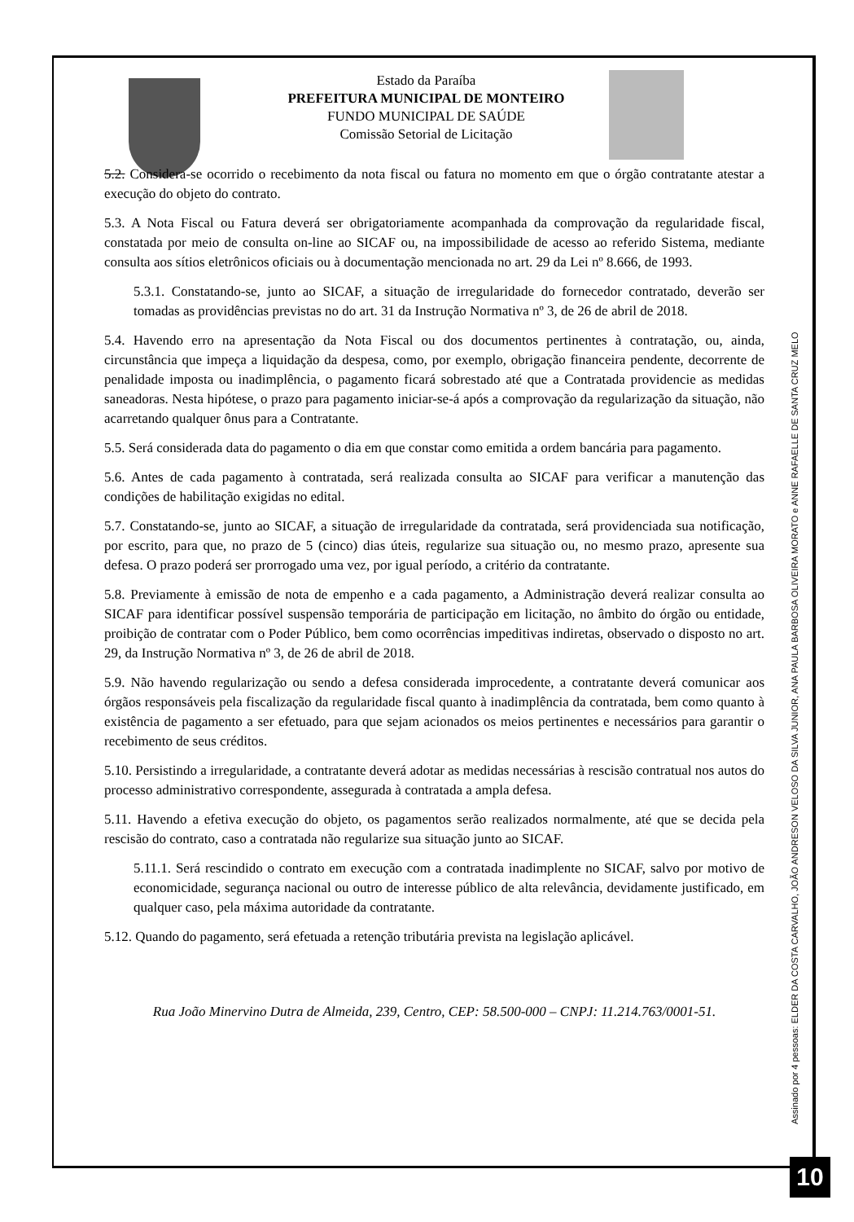Estado da Paraíba
PREFEITURA MUNICIPAL DE MONTEIRO
FUNDO MUNICIPAL DE SAÚDE
Comissão Setorial de Licitação
5.2. Considera-se ocorrido o recebimento da nota fiscal ou fatura no momento em que o órgão contratante atestar a execução do objeto do contrato.
5.3. A Nota Fiscal ou Fatura deverá ser obrigatoriamente acompanhada da comprovação da regularidade fiscal, constatada por meio de consulta on-line ao SICAF ou, na impossibilidade de acesso ao referido Sistema, mediante consulta aos sítios eletrônicos oficiais ou à documentação mencionada no art. 29 da Lei nº 8.666, de 1993.
5.3.1. Constatando-se, junto ao SICAF, a situação de irregularidade do fornecedor contratado, deverão ser tomadas as providências previstas no do art. 31 da Instrução Normativa nº 3, de 26 de abril de 2018.
5.4. Havendo erro na apresentação da Nota Fiscal ou dos documentos pertinentes à contratação, ou, ainda, circunstância que impeça a liquidação da despesa, como, por exemplo, obrigação financeira pendente, decorrente de penalidade imposta ou inadimplência, o pagamento ficará sobrestado até que a Contratada providencie as medidas saneadoras. Nesta hipótese, o prazo para pagamento iniciar-se-á após a comprovação da regularização da situação, não acarretando qualquer ônus para a Contratante.
5.5. Será considerada data do pagamento o dia em que constar como emitida a ordem bancária para pagamento.
5.6. Antes de cada pagamento à contratada, será realizada consulta ao SICAF para verificar a manutenção das condições de habilitação exigidas no edital.
5.7. Constatando-se, junto ao SICAF, a situação de irregularidade da contratada, será providenciada sua notificação, por escrito, para que, no prazo de 5 (cinco) dias úteis, regularize sua situação ou, no mesmo prazo, apresente sua defesa. O prazo poderá ser prorrogado uma vez, por igual período, a critério da contratante.
5.8. Previamente à emissão de nota de empenho e a cada pagamento, a Administração deverá realizar consulta ao SICAF para identificar possível suspensão temporária de participação em licitação, no âmbito do órgão ou entidade, proibição de contratar com o Poder Público, bem como ocorrências impeditivas indiretas, observado o disposto no art. 29, da Instrução Normativa nº 3, de 26 de abril de 2018.
5.9. Não havendo regularização ou sendo a defesa considerada improcedente, a contratante deverá comunicar aos órgãos responsáveis pela fiscalização da regularidade fiscal quanto à inadimplência da contratada, bem como quanto à existência de pagamento a ser efetuado, para que sejam acionados os meios pertinentes e necessários para garantir o recebimento de seus créditos.
5.10. Persistindo a irregularidade, a contratante deverá adotar as medidas necessárias à rescisão contratual nos autos do processo administrativo correspondente, assegurada à contratada a ampla defesa.
5.11. Havendo a efetiva execução do objeto, os pagamentos serão realizados normalmente, até que se decida pela rescisão do contrato, caso a contratada não regularize sua situação junto ao SICAF.
5.11.1. Será rescindido o contrato em execução com a contratada inadimplente no SICAF, salvo por motivo de economicidade, segurança nacional ou outro de interesse público de alta relevância, devidamente justificado, em qualquer caso, pela máxima autoridade da contratante.
5.12. Quando do pagamento, será efetuada a retenção tributária prevista na legislação aplicável.
Rua João Minervino Dutra de Almeida, 239, Centro, CEP: 58.500-000 – CNPJ: 11.214.763/0001-51.
Assinado por 4 pessoas: ELDER DA COSTA CARVALHO, JOÃO ANDRESON VELOSO DA SILVA JUNIOR, ANA PAULA BARBOSA OLIVEIRA MORATO e ANNE RAFAELLE DE SANTA CRUZ MELO
10